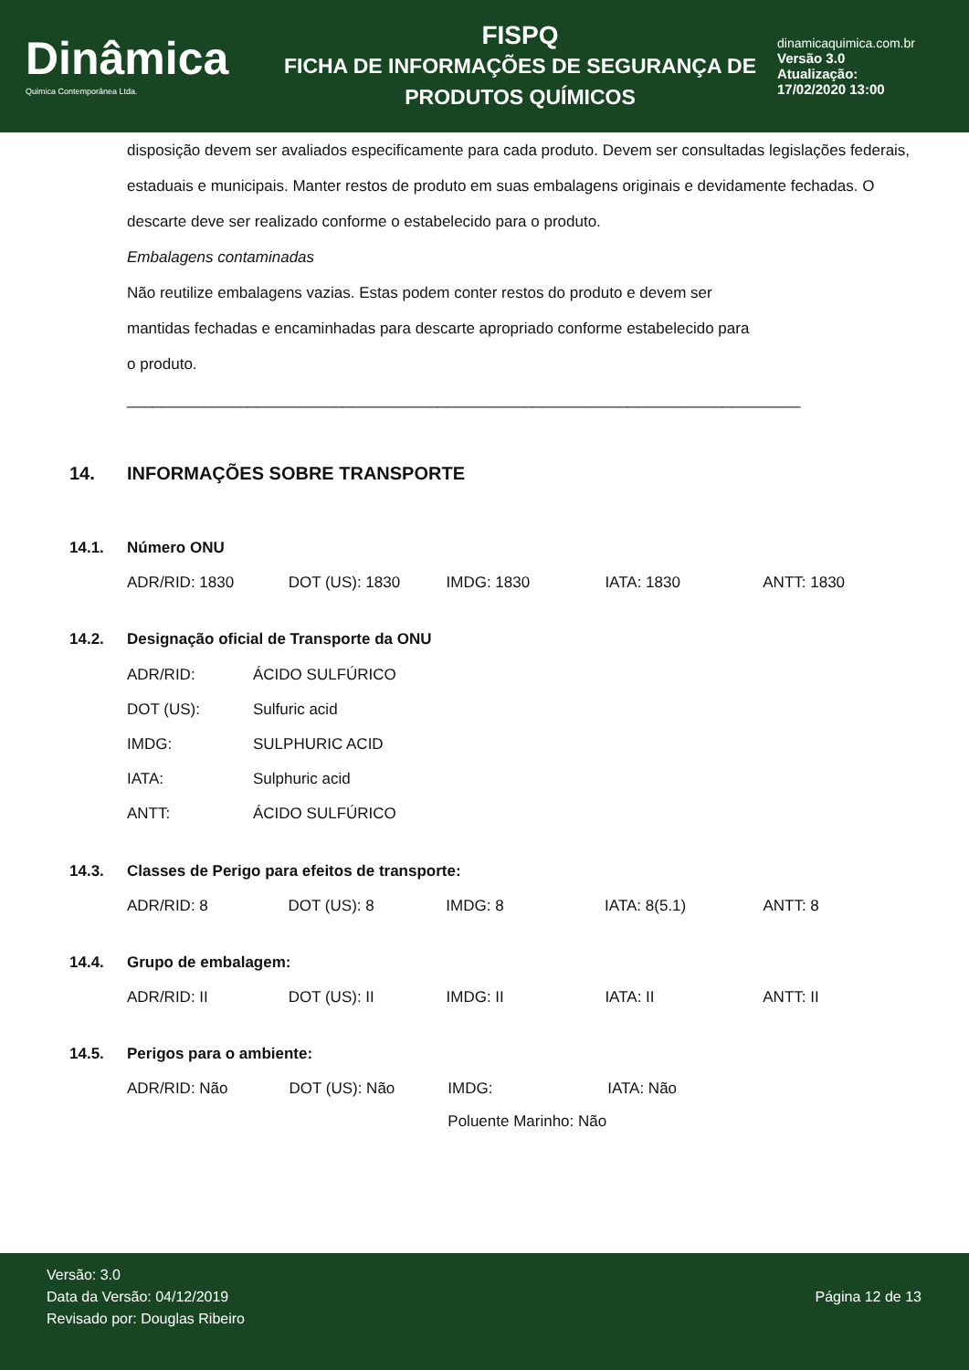Dinâmica
Quimica Contemporânea Ltda.
FISPQ
FICHA DE INFORMAÇÕES DE SEGURANÇA DE
PRODUTOS QUÍMICOS
dinamicaquimica.com.br
Versão 3.0
Atualização:
17/02/2020 13:00
disposição devem ser avaliados especificamente para cada produto. Devem ser consultadas legislações federais, estaduais e municipais. Manter restos de produto em suas embalagens originais e devidamente fechadas. O descarte deve ser realizado conforme o estabelecido para o produto.
Embalagens contaminadas
Não reutilize embalagens vazias. Estas podem conter restos do produto e devem ser
mantidas fechadas e encaminhadas para descarte apropriado conforme estabelecido para
o produto.
______________________________________________________________________________
14. INFORMAÇÕES SOBRE TRANSPORTE
14.1. Número ONU
| ADR/RID: 1830 | DOT (US): 1830 | IMDG: 1830 | IATA: 1830 | ANTT: 1830 |
14.2. Designação oficial de Transporte da ONU
| ADR/RID: | ÁCIDO SULFÚRICO |
| DOT (US): | Sulfuric acid |
| IMDG: | SULPHURIC ACID |
| IATA: | Sulphuric acid |
| ANTT: | ÁCIDO SULFÚRICO |
14.3. Classes de Perigo para efeitos de transporte:
| ADR/RID: 8 | DOT (US): 8 | IMDG: 8 | IATA: 8(5.1) | ANTT: 8 |
14.4. Grupo de embalagem:
| ADR/RID: II | DOT (US): II | IMDG: II | IATA: II | ANTT: II |
14.5. Perigos para o ambiente:
| ADR/RID: Não | DOT (US): Não | IMDG: | IATA: Não | |
| | | Poluente Marinho: Não | | |
Versão: 3.0
Data da Versão: 04/12/2019
Revisado por: Douglas Ribeiro
Página 12 de 13